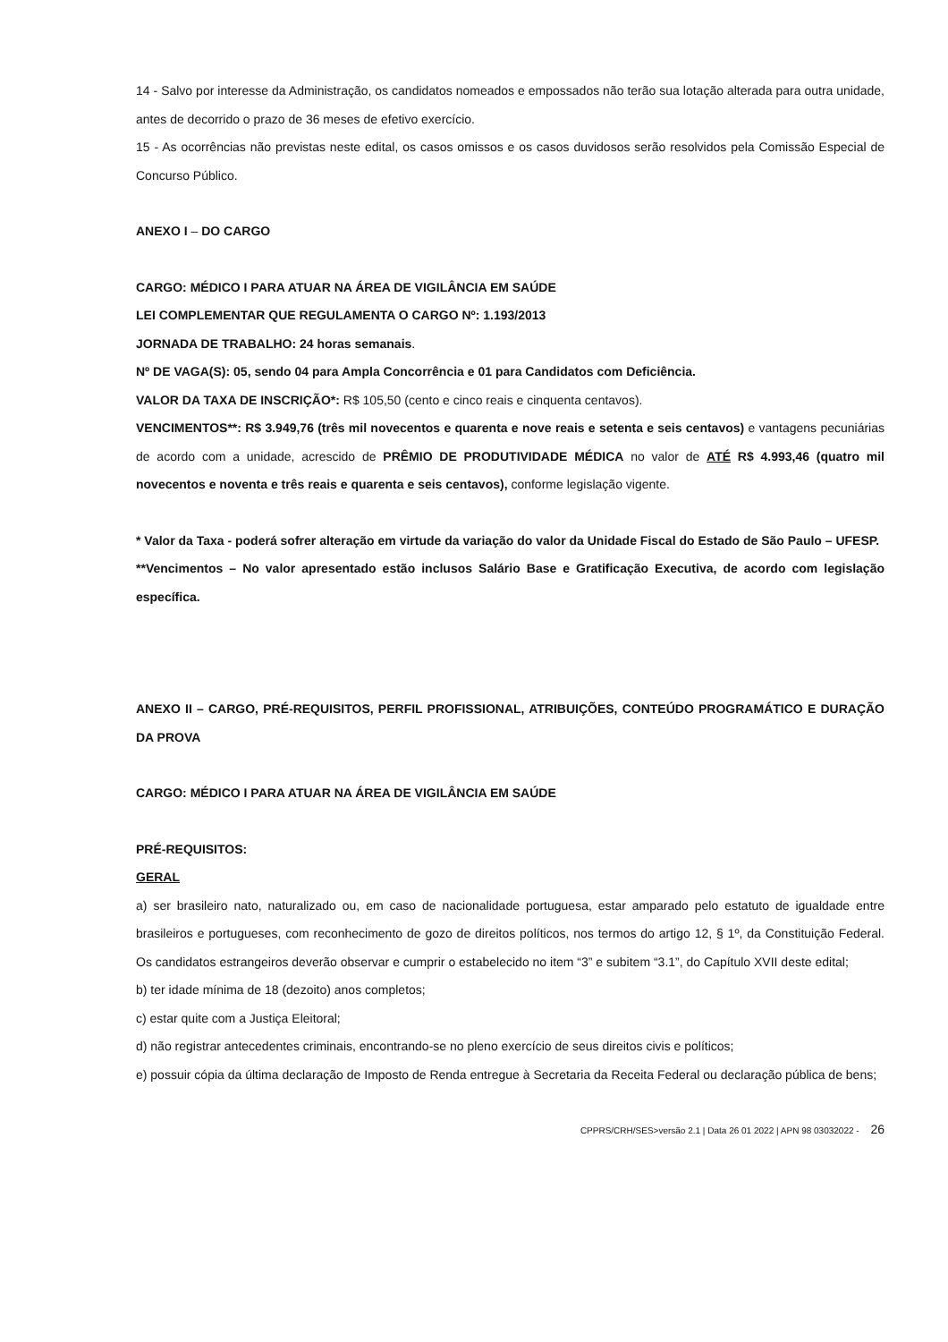14 - Salvo por interesse da Administração, os candidatos nomeados e empossados não terão sua lotação alterada para outra unidade, antes de decorrido o prazo de 36 meses de efetivo exercício.
15 - As ocorrências não previstas neste edital, os casos omissos e os casos duvidosos serão resolvidos pela Comissão Especial de Concurso Público.
ANEXO I – DO CARGO
CARGO: MÉDICO I PARA ATUAR NA ÁREA DE VIGILÂNCIA EM SAÚDE
LEI COMPLEMENTAR QUE REGULAMENTA O CARGO Nº: 1.193/2013
JORNADA DE TRABALHO: 24 horas semanais.
Nº DE VAGA(S): 05, sendo 04 para Ampla Concorrência e 01 para Candidatos com Deficiência.
VALOR DA TAXA DE INSCRIÇÃO*: R$ 105,50 (cento e cinco reais e cinquenta centavos).
VENCIMENTOS**: R$ 3.949,76 (três mil novecentos e quarenta e nove reais e setenta e seis centavos) e vantagens pecuniárias de acordo com a unidade, acrescido de PRÊMIO DE PRODUTIVIDADE MÉDICA no valor de ATÉ R$ 4.993,46 (quatro mil novecentos e noventa e três reais e quarenta e seis centavos), conforme legislação vigente.
* Valor da Taxa - poderá sofrer alteração em virtude da variação do valor da Unidade Fiscal do Estado de São Paulo – UFESP.
**Vencimentos – No valor apresentado estão inclusos Salário Base e Gratificação Executiva, de acordo com legislação específica.
ANEXO II – CARGO, PRÉ-REQUISITOS, PERFIL PROFISSIONAL, ATRIBUIÇÕES, CONTEÚDO PROGRAMÁTICO E DURAÇÃO DA PROVA
CARGO: MÉDICO I PARA ATUAR NA ÁREA DE VIGILÂNCIA EM SAÚDE
PRÉ-REQUISITOS:
GERAL
a) ser brasileiro nato, naturalizado ou, em caso de nacionalidade portuguesa, estar amparado pelo estatuto de igualdade entre brasileiros e portugueses, com reconhecimento de gozo de direitos políticos, nos termos do artigo 12, § 1º, da Constituição Federal. Os candidatos estrangeiros deverão observar e cumprir o estabelecido no item “3” e subitem “3.1”, do Capítulo XVII deste edital;
b) ter idade mínima de 18 (dezoito) anos completos;
c) estar quite com a Justiça Eleitoral;
d) não registrar antecedentes criminais, encontrando-se no pleno exercício de seus direitos civis e políticos;
e) possuir cópia da última declaração de Imposto de Renda entregue à Secretaria da Receita Federal ou declaração pública de bens;
CPPRS/CRH/SES>versão 2.1 | Data 26 01 2022 | APN 98 03032022 - 26